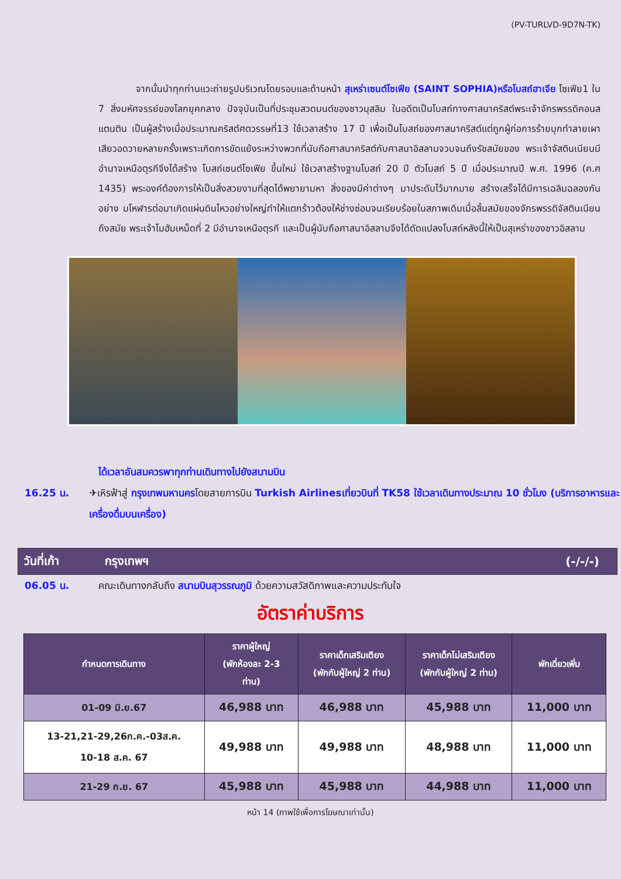(PV-TURLVD-9D7N-TK)
จากนั้นนำทุกท่านแวะถ่ายรูปบริเวณโดยรอบและด้านหน้า สุเหร่าเซนต์โซเฟีย (SAINT SOPHIA)หรือโบสถ์ฮาเจีย โซเฟีย1 ใน 7 สิ่งมหัศจรรย์ของโลกยุคกลาง ปัจจุบันเป็นที่ประชุมสวดมนต์ของชาวมุสลิม ในอดีตเป็นโบสถ์ทางศาสนาคริสต์พระเจ้าจักรพรรดิคอนสแตนติน เป็นผู้สร้างเมื่อประมาณคริสต์ศตวรรษที่13 ใช้เวลาสร้าง 17 ปี เพื่อเป็นโบสถ์ของศาสนาคริสต์แต่ถูกผู้ก่อการร้ายบุกทำลายเผาเสียวอดวายหลายครั้งเพราะเกิดการขัดแย้งระหว่างพวกที่นับถือศาสนาคริสต์กับศาสนาอิสลามจวบจนถึงรัชสมัยของ พระเจ้าจัสตินเนียนมีอำนาจเหนือตุรกีจึงได้สร้าง โบสถ์เซนต์โซเฟีย ขึ้นใหม่ ใช้เวลาสร้างฐานโบสถ์ 20 ปี ตัวโบสถ์ 5 ปี เมื่อประมาณปี พ.ศ. 1996 (ค.ศ 1435) พระองค์ต้องการให้เป็นสิ่งสวยงามที่สุดได้พยายามหา สิ่งของมีค่าต่างๆ มาประดับไว้มากมาย สร้างเสร็จได้มีการเฉลิมฉลองกันอย่าง มโหฬารต่อมาเกิดแผ่นดินไหวอย่างใหญ่ทำให้แตกร้าวต้องให้ช่างซ่อมจนเรียบร้อยในสภาพเดิมเมื่อสิ้นสมัยของจักรพรรดิจัสตินเนียน ถึงสมัย พระเจ้าโมฮัมเหม็ดที่ 2 มีอำนาจเหนือตุรกี และเป็นผู้นับถือศาสนาอิสลามจึงได้ดัดแปลงโบสถ์หลังนี้ให้เป็นสุเหร่าของชาวอิสลาม
ได้เวลาอันสมควรพาทุกท่านเดินทางไปยังสนามบิน
16.25 น. ✈เหิรฟ้าสู่ กรุงเทพมหานครโดยสายการบิน Turkish Airlinesเที่ยวบินที่ TK58 ใช้เวลาเดินทางประมาณ 10 ชั่วโมง (บริการอาหารและเครื่องดื่มบนเครื่อง)
วันที่เก้า กรุงเทพฯ (-/-/-)
06.05 น. คณะเดินทางกลับถึง สนามบินสุวรรณภูมิ ด้วยความสวัสดิภาพและความประทับใจ
อัตราค่าบริการ
| กำหนดการเดินทาง | ราคาผู้ใหญ่ (พักห้องละ 2-3 ท่าน) | ราคาเด็กเสริมเตียง (พักกับผู้ใหญ่ 2 ท่าน) | ราคาเด็กไม่เสริมเตียง (พักกับผู้ใหญ่ 2 ท่าน) | พักเดี่ยวเพิ่ม |
| --- | --- | --- | --- | --- |
| 01-09 มิ.ย.67 | 46,988 บาท | 46,988 บาท | 45,988 บาท | 11,000 บาท |
| 13-21,21-29,26ก.ค.-03ส.ค. 10-18 ส.ค. 67 | 49,988 บาท | 49,988 บาท | 48,988 บาท | 11,000 บาท |
| 21-29 ก.ย. 67 | 45,988 บาท | 45,988 บาท | 44,988 บาท | 11,000 บาท |
หน้า 14 (ภาพใช้เพื่อการโฆษณาเท่านั้น)